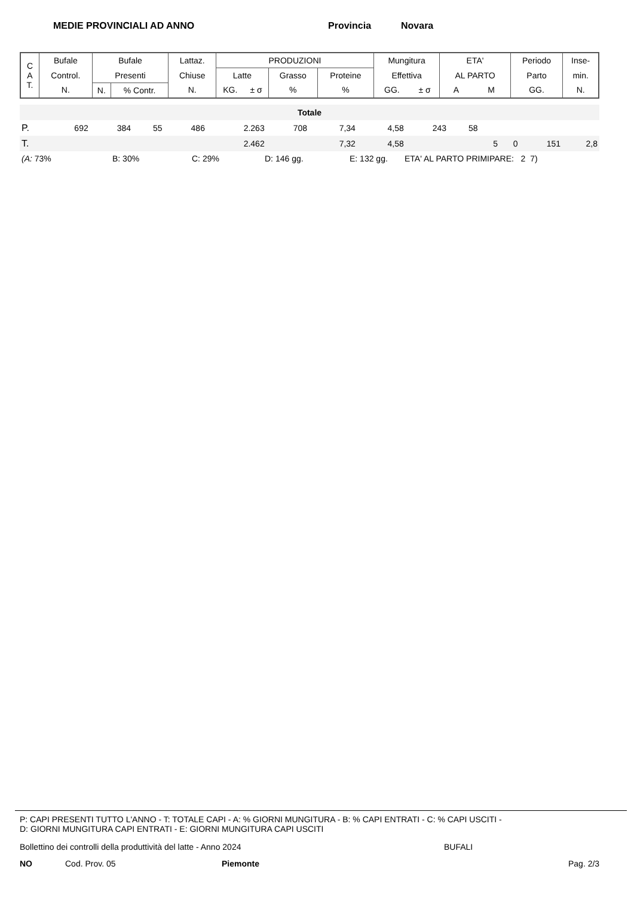MEDIE PROVINCIALI AD ANNO Provincia Novara
| C A T. | Bufale | Bufale | | Lattaz. | PRODUZIONI | | | | Mungitura | | ETA' | | Periodo | Inse- |
| | Control. | Presenti | | Chiuse | Latte | | Grasso | Proteine | Effettiva | | AL PARTO | | Parto | min. |
| | N. | N. | % Contr. | N. | KG. | ± σ | % | % | GG. | ± σ | A | M | GG. | N. |
| Totale | | | | | | | | | | | | | | |
| P. | 692 | 384 | 55 | 486 | 2.263 | 708 | 7,34 | 4,58 | 243 | 58 | | | | |
| T. | | | | | 2.462 | | 7,32 | 4,58 | | | 5 | 0 | 151 | 2,8 |
(A: 73% B: 30% C: 29% D: 146 gg. E: 132 gg. ETA' AL PARTO PRIMIPARE: 2 7)
P: CAPI PRESENTI TUTTO L'ANNO - T: TOTALE CAPI - A: % GIORNI MUNGITURA - B: % CAPI ENTRATI - C: % CAPI USCITI -
D: GIORNI MUNGITURA CAPI ENTRATI - E: GIORNI MUNGITURA CAPI USCITI
Bollettino dei controlli della produttività del latte - Anno 2024 BUFALI
NO Cod. Prov. 05 Piemonte Pag. 2/3